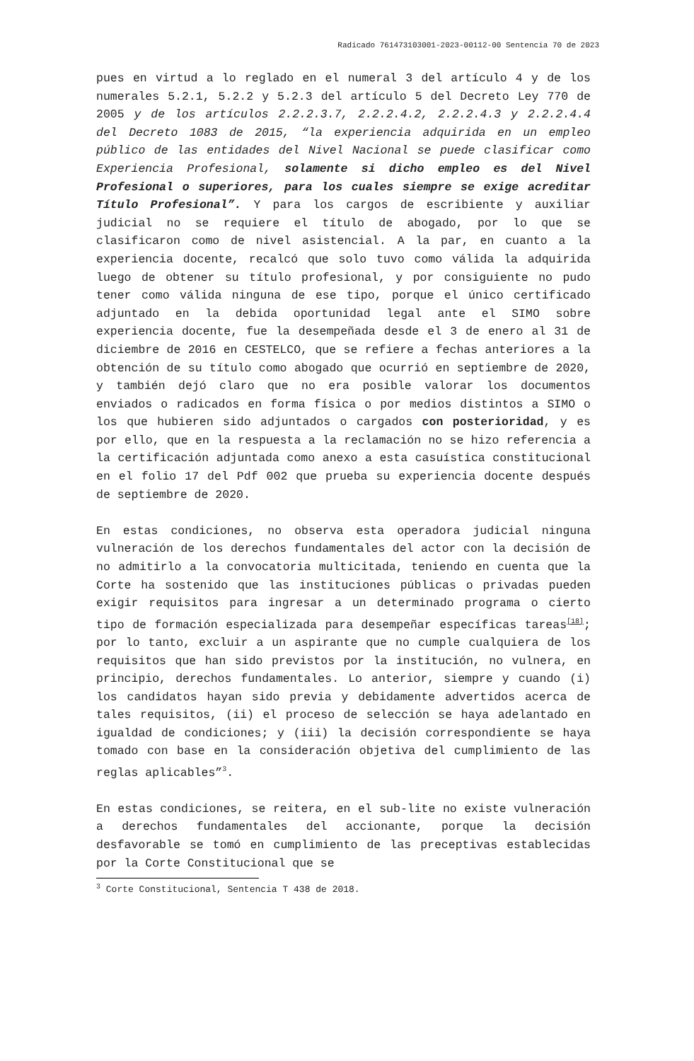Radicado 761473103001-2023-00112-00 Sentencia 70 de 2023
pues en virtud a lo reglado en el numeral 3 del artículo 4 y de los numerales 5.2.1, 5.2.2 y 5.2.3 del artículo 5 del Decreto Ley 770 de 2005 y de los artículos 2.2.2.3.7, 2.2.2.4.2, 2.2.2.4.3 y 2.2.2.4.4 del Decreto 1083 de 2015, “la experiencia adquirida en un empleo público de las entidades del Nivel Nacional se puede clasificar como Experiencia Profesional, solamente si dicho empleo es del Nivel Profesional o superiores, para los cuales siempre se exige acreditar Título Profesional”. Y para los cargos de escribiente y auxiliar judicial no se requiere el título de abogado, por lo que se clasificaron como de nivel asistencial. A la par, en cuanto a la experiencia docente, recalcó que solo tuvo como válida la adquirida luego de obtener su título profesional, y por consiguiente no pudo tener como válida ninguna de ese tipo, porque el único certificado adjuntado en la debida oportunidad legal ante el SIMO sobre experiencia docente, fue la desempeñada desde el 3 de enero al 31 de diciembre de 2016 en CESTELCO, que se refiere a fechas anteriores a la obtención de su título como abogado que ocurrió en septiembre de 2020, y también dejó claro que no era posible valorar los documentos enviados o radicados en forma física o por medios distintos a SIMO o los que hubieren sido adjuntados o cargados con posterioridad, y es por ello, que en la respuesta a la reclamación no se hizo referencia a la certificación adjuntada como anexo a esta casuística constitucional en el folio 17 del Pdf 002 que prueba su experiencia docente después de septiembre de 2020.
En estas condiciones, no observa esta operadora judicial ninguna vulneración de los derechos fundamentales del actor con la decisión de no admitirlo a la convocatoria multicitada, teniendo en cuenta que la Corte ha sostenido que las instituciones públicas o privadas pueden exigir requisitos para ingresar a un determinado programa o cierto tipo de formación especializada para desempeñar específicas tareas<sup>[18]</sup>; por lo tanto, excluir a un aspirante que no cumple cualquiera de los requisitos que han sido previstos por la institución, no vulnera, en principio, derechos fundamentales. Lo anterior, siempre y cuando (i) los candidatos hayan sido previa y debidamente advertidos acerca de tales requisitos, (ii) el proceso de selección se haya adelantado en igualdad de condiciones; y (iii) la decisión correspondiente se haya tomado con base en la consideración objetiva del cumplimiento de las reglas aplicables”<sup>3</sup>.
En estas condiciones, se reitera, en el sub-lite no existe vulneración a derechos fundamentales del accionante, porque la decisión desfavorable se tomó en cumplimiento de las preceptivas establecidas por la Corte Constitucional que se
<sup>3</sup> Corte Constitucional, Sentencia T 438 de 2018.